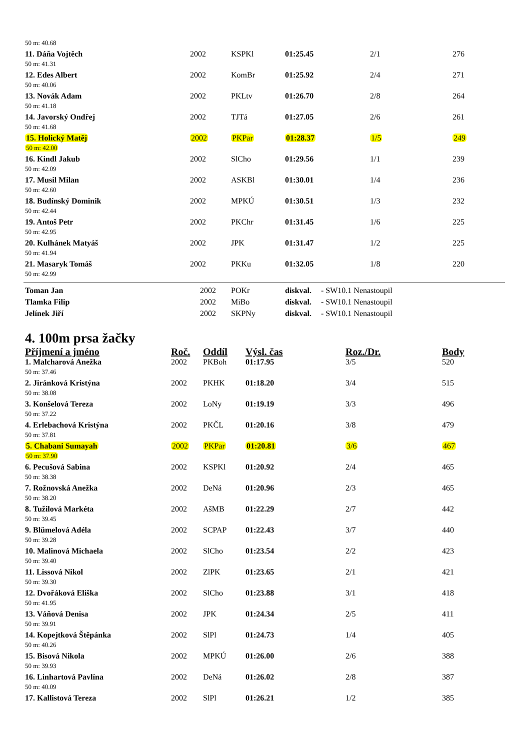| 50 m: 40.68 | | | | | |
| 11. Dáňa Vojtěch | 2002 | KSPKl | 01:25.45 | 2/1 | 276 |
| 50 m: 41.31 | | | | | |
| 12. Edes Albert | 2002 | KomBr | 01:25.92 | 2/4 | 271 |
| 50 m: 40.06 | | | | | |
| 13. Novák Adam | 2002 | PKLtv | 01:26.70 | 2/8 | 264 |
| 50 m: 41.18 | | | | | |
| 14. Javorský Ondřej | 2002 | TJTá | 01:27.05 | 2/6 | 261 |
| 50 m: 41.68 | | | | | |
| 15. Holický Matěj | 2002 | PKPar | 01:28.37 | 1/5 | 249 |
| 50 m: 42.00 | | | | | |
| 16. Kindl Jakub | 2002 | SlCho | 01:29.56 | 1/1 | 239 |
| 50 m: 42.09 | | | | | |
| 17. Musil Milan | 2002 | ASKBl | 01:30.01 | 1/4 | 236 |
| 50 m: 42.60 | | | | | |
| 18. Budínský Dominik | 2002 | MPKÚ | 01:30.51 | 1/3 | 232 |
| 50 m: 42.44 | | | | | |
| 19. Antoš Petr | 2002 | PKChr | 01:31.45 | 1/6 | 225 |
| 50 m: 42.95 | | | | | |
| 20. Kulhánek Matyáš | 2002 | JPK | 01:31.47 | 1/2 | 225 |
| 50 m: 41.94 | | | | | |
| 21. Masaryk Tomáš | 2002 | PKKu | 01:32.05 | 1/8 | 220 |
| 50 m: 42.99 | | | | | |
| Toman Jan | 2002 | POKr | diskval. | - SW10.1 Nenastoupil |
| Tlamka Filip | 2002 | MiBo | diskval. | - SW10.1 Nenastoupil |
| Jelínek Jiří | 2002 | SKPNy | diskval. | - SW10.1 Nenastoupil |
4. 100m prsa žačky
| Příjmení a jméno | Roč. | Oddíl | Výsl. čas | Roz./Dr. | Body |
| --- | --- | --- | --- | --- | --- |
| 1. Malcharová Anežka | 2002 | PKBoh | 01:17.95 | 3/5 | 520 |
| 50 m: 37.46 | | | | | |
| 2. Jiránková Kristýna | 2002 | PKHK | 01:18.20 | 3/4 | 515 |
| 50 m: 38.08 | | | | | |
| 3. Konšelová Tereza | 2002 | LoNy | 01:19.19 | 3/3 | 496 |
| 50 m: 37.22 | | | | | |
| 4. Erlebachová Kristýna | 2002 | PKČL | 01:20.16 | 3/8 | 479 |
| 50 m: 37.81 | | | | | |
| 5. Chabani Sumayah | 2002 | PKPar | 01:20.81 | 3/6 | 467 |
| 50 m: 37.90 | | | | | |
| 6. Pecušová Sabina | 2002 | KSPKl | 01:20.92 | 2/4 | 465 |
| 50 m: 38.38 | | | | | |
| 7. Rožnovská Anežka | 2002 | DeNá | 01:20.96 | 2/3 | 465 |
| 50 m: 38.20 | | | | | |
| 8. Tužilová Markéta | 2002 | AšMB | 01:22.29 | 2/7 | 442 |
| 50 m: 39.45 | | | | | |
| 9. Blümelová Adéla | 2002 | SCPAP | 01:22.43 | 3/7 | 440 |
| 50 m: 39.28 | | | | | |
| 10. Malinová Michaela | 2002 | SlCho | 01:23.54 | 2/2 | 423 |
| 50 m: 39.40 | | | | | |
| 11. Lissová Nikol | 2002 | ZlPK | 01:23.65 | 2/1 | 421 |
| 50 m: 39.30 | | | | | |
| 12. Dvořáková Eliška | 2002 | SlCho | 01:23.88 | 3/1 | 418 |
| 50 m: 41.95 | | | | | |
| 13. Váňová Denisa | 2002 | JPK | 01:24.34 | 2/5 | 411 |
| 50 m: 39.91 | | | | | |
| 14. Kopejtková Štěpánka | 2002 | SlPl | 01:24.73 | 1/4 | 405 |
| 50 m: 40.26 | | | | | |
| 15. Bisová Nikola | 2002 | MPKÚ | 01:26.00 | 2/6 | 388 |
| 50 m: 39.93 | | | | | |
| 16. Linhartová Pavlína | 2002 | DeNá | 01:26.02 | 2/8 | 387 |
| 50 m: 40.09 | | | | | |
| 17. Kallistová Tereza | 2002 | SlPl | 01:26.21 | 1/2 | 385 |